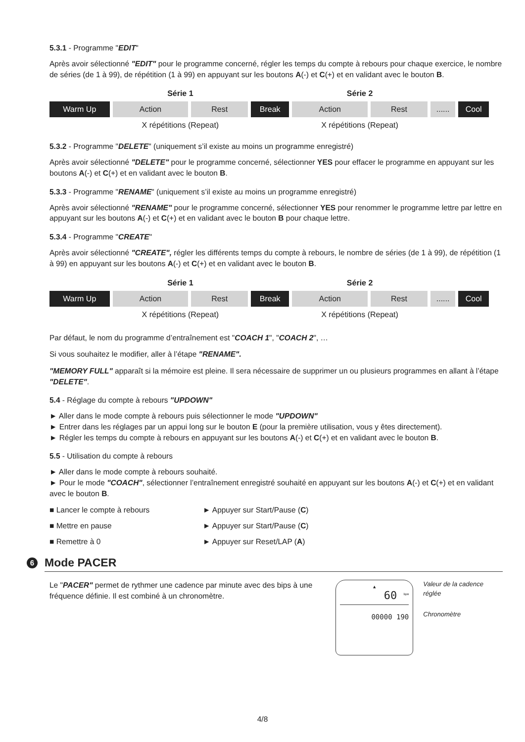5.3.1 - Programme "EDIT"
Après avoir sélectionné "EDIT" pour le programme concerné, régler les temps du compte à rebours pour chaque exercice, le nombre de séries (de 1 à 99), de répétition (1 à 99) en appuyant sur les boutons A(-) et C(+) et en validant avec le bouton B.
| | Série 1 | | | Série 2 | | | |
| Warm Up | Action | Rest | Break | Action | Rest | ...... | Cool |
| | X répétitions (Repeat) | | | X répétitions (Repeat) | | | |
5.3.2 - Programme "DELETE" (uniquement s’il existe au moins un programme enregistré)
Après avoir sélectionné "DELETE" pour le programme concerné, sélectionner YES pour effacer le programme en appuyant sur les boutons A(-) et C(+) et en validant avec le bouton B.
5.3.3 - Programme "RENAME" (uniquement s’il existe au moins un programme enregistré)
Après avoir sélectionné "RENAME" pour le programme concerné, sélectionner YES pour renommer le programme lettre par lettre en appuyant sur les boutons A(-) et C(+) et en validant avec le bouton B pour chaque lettre.
5.3.4 - Programme "CREATE"
Après avoir sélectionné "CREATE", régler les différents temps du compte à rebours, le nombre de séries (de 1 à 99), de répétition (1 à 99) en appuyant sur les boutons A(-) et C(+) et en validant avec le bouton B.
| | Série 1 | | | Série 2 | | | |
| Warm Up | Action | Rest | Break | Action | Rest | ...... | Cool |
| | X répétitions (Repeat) | | | X répétitions (Repeat) | | | |
Par défaut, le nom du programme d’entraînement est "COACH 1", "COACH 2", …
Si vous souhaitez le modifier, aller à l’étape "RENAME".
"MEMORY FULL" apparaît si la mémoire est pleine. Il sera nécessaire de supprimer un ou plusieurs programmes en allant à l’étape "DELETE".
5.4 - Réglage du compte à rebours "UPDOWN"
► Aller dans le mode compte à rebours puis sélectionner le mode "UPDOWN"
► Entrer dans les réglages par un appui long sur le bouton E (pour la première utilisation, vous y êtes directement).
► Régler les temps du compte à rebours en appuyant sur les boutons A(-) et C(+) et en validant avec le bouton B.
5.5 - Utilisation du compte à rebours
► Aller dans le mode compte à rebours souhaité.
► Pour le mode "COACH", sélectionner l’entraînement enregistré souhaité en appuyant sur les boutons A(-) et C(+) et en validant avec le bouton B.
■ Lancer le compte à rebours ► Appuyer sur Start/Pause (C)
■ Mettre en pause ► Appuyer sur Start/Pause (C)
■ Remettre à 0 ► Appuyer sur Reset/LAP (A)
6 Mode PACER
Le "PACER" permet de rythmer une cadence par minute avec des bips à une fréquence définie. Il est combiné à un chronomètre.
▲
60 <sup>bpm</sup>
00000 190
Valeur de la cadence réglée
Chronomètre
4/8